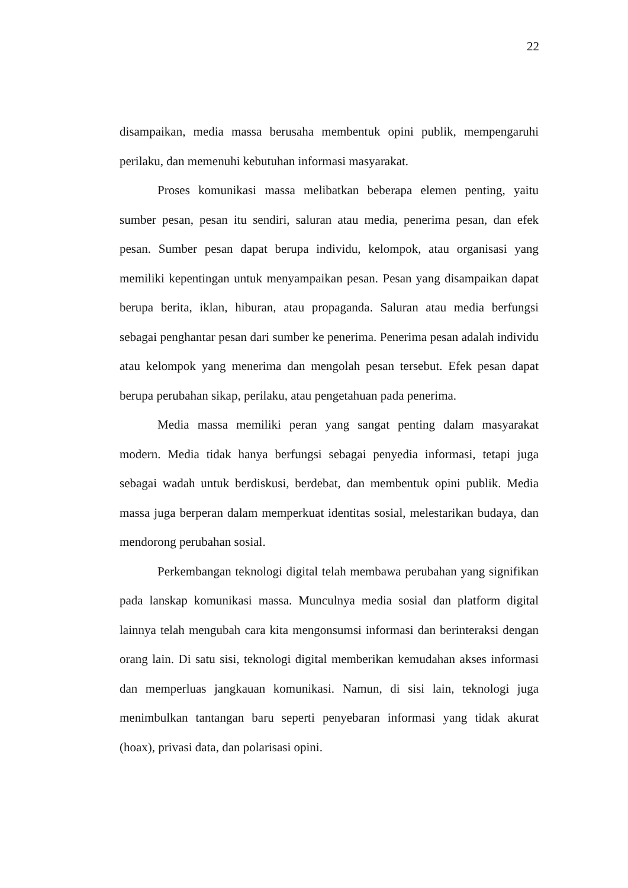22
disampaikan, media massa berusaha membentuk opini publik, mempengaruhi perilaku, dan memenuhi kebutuhan informasi masyarakat.
Proses komunikasi massa melibatkan beberapa elemen penting, yaitu sumber pesan, pesan itu sendiri, saluran atau media, penerima pesan, dan efek pesan. Sumber pesan dapat berupa individu, kelompok, atau organisasi yang memiliki kepentingan untuk menyampaikan pesan. Pesan yang disampaikan dapat berupa berita, iklan, hiburan, atau propaganda. Saluran atau media berfungsi sebagai penghantar pesan dari sumber ke penerima. Penerima pesan adalah individu atau kelompok yang menerima dan mengolah pesan tersebut. Efek pesan dapat berupa perubahan sikap, perilaku, atau pengetahuan pada penerima.
Media massa memiliki peran yang sangat penting dalam masyarakat modern. Media tidak hanya berfungsi sebagai penyedia informasi, tetapi juga sebagai wadah untuk berdiskusi, berdebat, dan membentuk opini publik. Media massa juga berperan dalam memperkuat identitas sosial, melestarikan budaya, dan mendorong perubahan sosial.
Perkembangan teknologi digital telah membawa perubahan yang signifikan pada lanskap komunikasi massa. Munculnya media sosial dan platform digital lainnya telah mengubah cara kita mengonsumsi informasi dan berinteraksi dengan orang lain. Di satu sisi, teknologi digital memberikan kemudahan akses informasi dan memperluas jangkauan komunikasi. Namun, di sisi lain, teknologi juga menimbulkan tantangan baru seperti penyebaran informasi yang tidak akurat (hoax), privasi data, dan polarisasi opini.